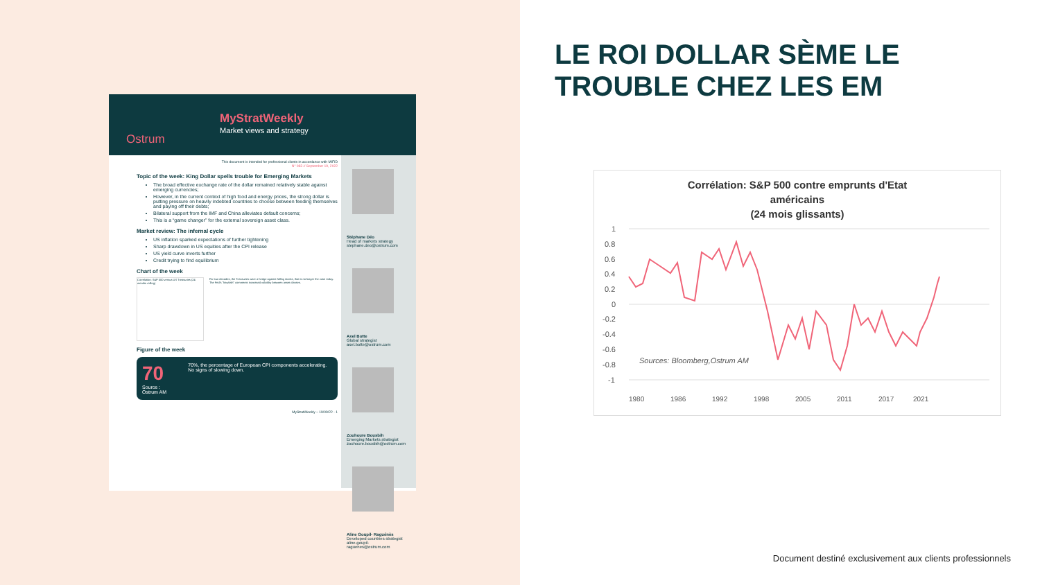MyStratWeekly
Market views and strategy
Ostrum
This document is intended for professional clients in accordance with MIFID
N° 083 // September 19, 2022
Topic of the week: King Dollar spells trouble for Emerging Markets
The broad effective exchange rate of the dollar remained relatively stable against emerging currencies;
However, in the current context of high food and energy prices, the strong dollar is putting pressure on heavily indebted countries to choose between feeding themselves and paying off their debts;
Bilateral support from the IMF and China alleviates default concerns;
This is a “game changer” for the external sovereign asset class.
Market review: The infernal cycle
US inflation sparked expectations of further tightening
Sharp drawdown in US equities after the CPI release
US yield curve inverts further
Credit trying to find equilibrium
Chart of the week
Correlation: S&P 500 versus US Treasuries (24 months rolling)
For two decades, the Treasuries were a hedge against falling stocks, that is no longer the case today. The Fed's "hawkish" comments increased volatility between asset classes.
Figure of the week
70
Source : Ostrum AM
70%, the percentage of European CPI components accelerating. No signs of slowing down.
MyStratWeekly – 19/09/22 - 1
Stéphane Déo
Head of markets strategy
stephane.deo@ostrum.com
Axel Botte
Global strategist
axel.botte@ostrum.com
Zouhoure Bousbih
Emerging Markets strategist
zouhoure.bousbih@ostrum.com
Aline Goupil- Raguénès
Developed countries strategist
aline.goupil-raguenes@ostrum.com
LE ROI DOLLAR SÈME LE TROUBLE CHEZ LES EM
Corrélation: S&P 500 contre emprunts d'Etat
américains
(24 mois glissants)
1
0.8
0.6
0.4
0.2
0
-0.2
-0.4
-0.6
-0.8
-1
Sources: Bloomberg,Ostrum AM
1980
1986
1992
1998
2005
2011
2017
2021
Document destiné exclusivement aux clients professionnels